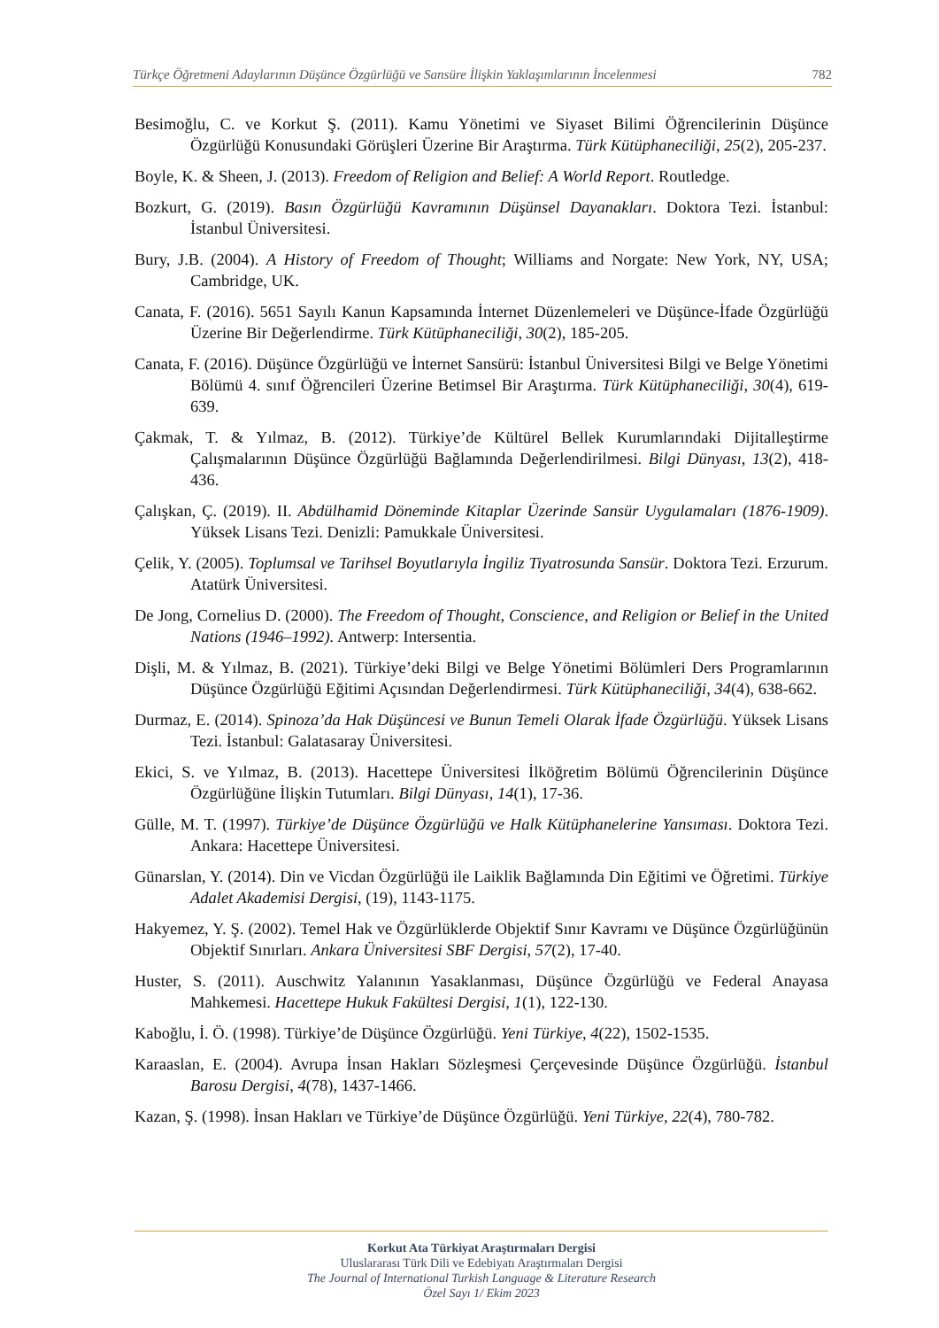Türkçe Öğretmeni Adaylarının Düşünce Özgürlüğü ve Sansüre İlişkin Yaklaşımlarının İncelenmesi 782
Besimoğlu, C. ve Korkut Ş. (2011). Kamu Yönetimi ve Siyaset Bilimi Öğrencilerinin Düşünce Özgürlüğü Konusundaki Görüşleri Üzerine Bir Araştırma. Türk Kütüphaneciliği, 25(2), 205-237.
Boyle, K. & Sheen, J. (2013). Freedom of Religion and Belief: A World Report. Routledge.
Bozkurt, G. (2019). Basın Özgürlüğü Kavramının Düşünsel Dayanakları. Doktora Tezi. İstanbul: İstanbul Üniversitesi.
Bury, J.B. (2004). A History of Freedom of Thought; Williams and Norgate: New York, NY, USA; Cambridge, UK.
Canata, F. (2016). 5651 Sayılı Kanun Kapsamında İnternet Düzenlemeleri ve Düşünce-İfade Özgürlüğü Üzerine Bir Değerlendirme. Türk Kütüphaneciliği, 30(2), 185-205.
Canata, F. (2016). Düşünce Özgürlüğü ve İnternet Sansürü: İstanbul Üniversitesi Bilgi ve Belge Yönetimi Bölümü 4. sınıf Öğrencileri Üzerine Betimsel Bir Araştırma. Türk Kütüphaneciliği, 30(4), 619-639.
Çakmak, T. & Yılmaz, B. (2012). Türkiye’de Kültürel Bellek Kurumlarındaki Dijitalleştirme Çalışmalarının Düşünce Özgürlüğü Bağlamında Değerlendirilmesi. Bilgi Dünyası, 13(2), 418-436.
Çalışkan, Ç. (2019). II. Abdülhamid Döneminde Kitaplar Üzerinde Sansür Uygulamaları (1876-1909). Yüksek Lisans Tezi. Denizli: Pamukkale Üniversitesi.
Çelik, Y. (2005). Toplumsal ve Tarihsel Boyutlarıyla İngiliz Tiyatrosunda Sansür. Doktora Tezi. Erzurum. Atatürk Üniversitesi.
De Jong, Cornelius D. (2000). The Freedom of Thought, Conscience, and Religion or Belief in the United Nations (1946–1992). Antwerp: Intersentia.
Dişli, M. & Yılmaz, B. (2021). Türkiye’deki Bilgi ve Belge Yönetimi Bölümleri Ders Programlarının Düşünce Özgürlüğü Eğitimi Açısından Değerlendirmesi. Türk Kütüphaneciliği, 34(4), 638-662.
Durmaz, E. (2014). Spinoza’da Hak Düşüncesi ve Bunun Temeli Olarak İfade Özgürlüğü. Yüksek Lisans Tezi. İstanbul: Galatasaray Üniversitesi.
Ekici, S. ve Yılmaz, B. (2013). Hacettepe Üniversitesi İlköğretim Bölümü Öğrencilerinin Düşünce Özgürlüğüne İlişkin Tutumları. Bilgi Dünyası, 14(1), 17-36.
Gülle, M. T. (1997). Türkiye’de Düşünce Özgürlüğü ve Halk Kütüphanelerine Yansıması. Doktora Tezi. Ankara: Hacettepe Üniversitesi.
Günarslan, Y. (2014). Din ve Vicdan Özgürlüğü ile Laiklik Bağlamında Din Eğitimi ve Öğretimi. Türkiye Adalet Akademisi Dergisi, (19), 1143-1175.
Hakyemez, Y. Ş. (2002). Temel Hak ve Özgürlüklerde Objektif Sınır Kavramı ve Düşünce Özgürlüğünün Objektif Sınırları. Ankara Üniversitesi SBF Dergisi, 57(2), 17-40.
Huster, S. (2011). Auschwitz Yalanının Yasaklanması, Düşünce Özgürlüğü ve Federal Anayasa Mahkemesi. Hacettepe Hukuk Fakültesi Dergisi, 1(1), 122-130.
Kaboğlu, İ. Ö. (1998). Türkiye’de Düşünce Özgürlüğü. Yeni Türkiye, 4(22), 1502-1535.
Karaaslan, E. (2004). Avrupa İnsan Hakları Sözleşmesi Çerçevesinde Düşünce Özgürlüğü. İstanbul Barosu Dergisi, 4(78), 1437-1466.
Kazan, Ş. (1998). İnsan Hakları ve Türkiye’de Düşünce Özgürlüğü. Yeni Türkiye, 22(4), 780-782.
Korkut Ata Türkiyat Araştırmaları Dergisi
Uluslararası Türk Dili ve Edebiyatı Araştırmaları Dergisi
The Journal of International Turkish Language & Literature Research
Özel Sayı 1/ Ekim 2023